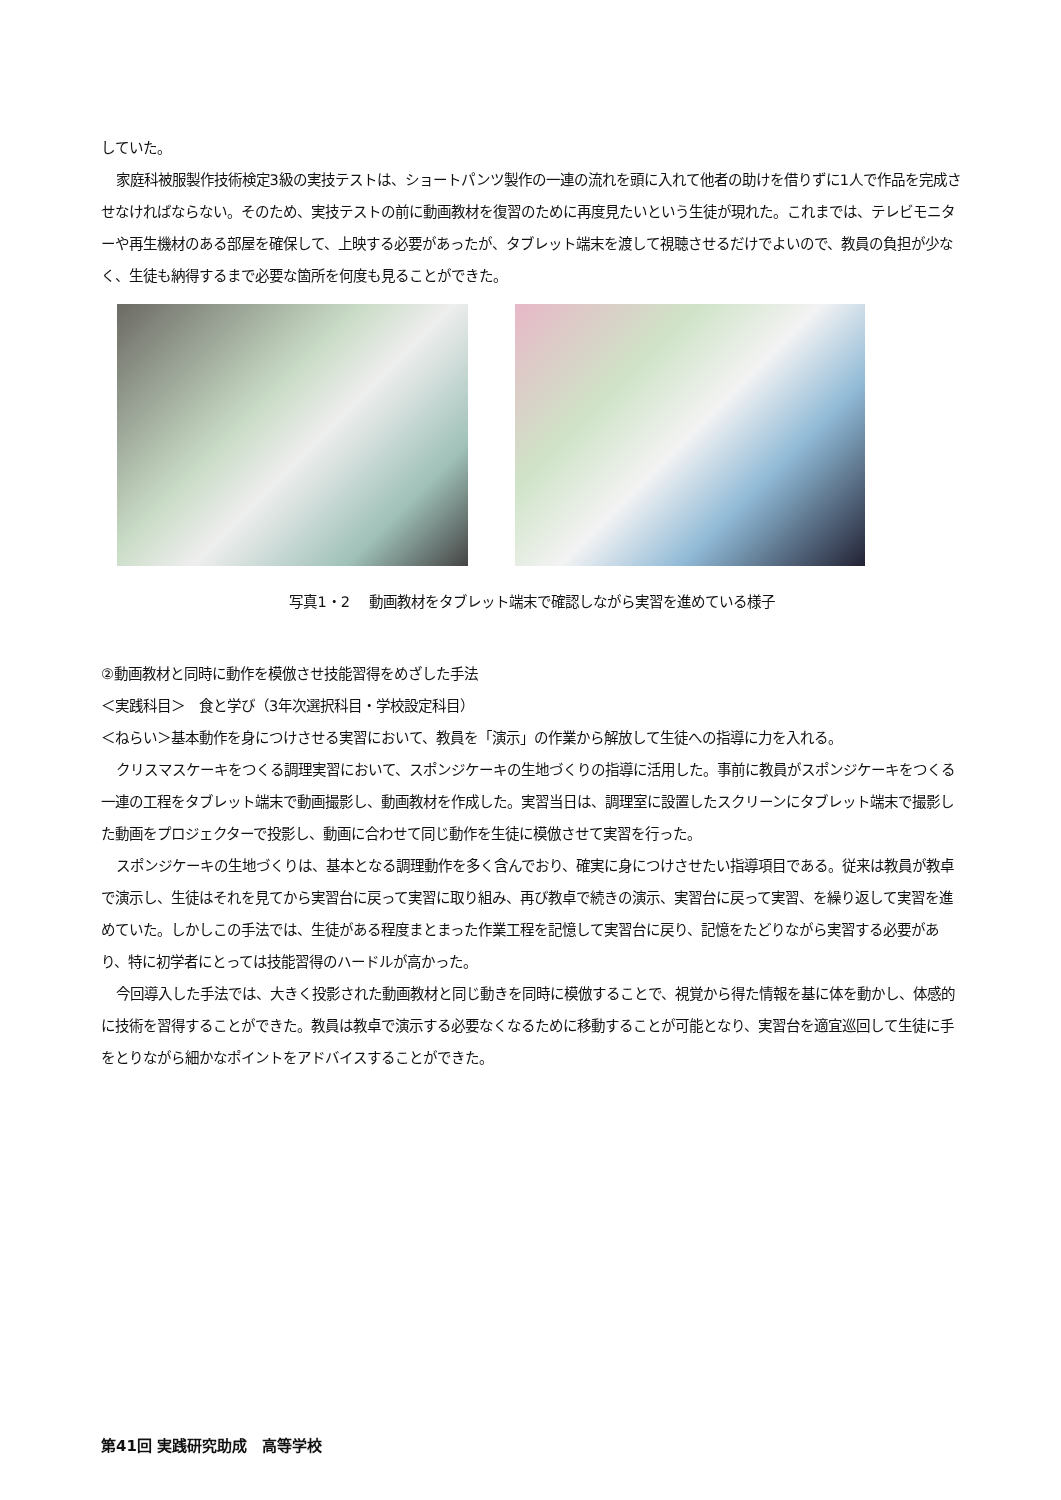していた。
家庭科被服製作技術検定3級の実技テストは、ショートパンツ製作の一連の流れを頭に入れて他者の助けを借りずに1人で作品を完成させなければならない。そのため、実技テストの前に動画教材を復習のために再度見たいという生徒が現れた。これまでは、テレビモニターや再生機材のある部屋を確保して、上映する必要があったが、タブレット端末を渡して視聴させるだけでよいので、教員の負担が少なく、生徒も納得するまで必要な箇所を何度も見ることができた。
写真1・2　 動画教材をタブレット端末で確認しながら実習を進めている様子
②動画教材と同時に動作を模倣させ技能習得をめざした手法
＜実践科目＞　食と学び（3年次選択科目・学校設定科目）
＜ねらい＞基本動作を身につけさせる実習において、教員を「演示」の作業から解放して生徒への指導に力を入れる。
クリスマスケーキをつくる調理実習において、スポンジケーキの生地づくりの指導に活用した。事前に教員がスポンジケーキをつくる一連の工程をタブレット端末で動画撮影し、動画教材を作成した。実習当日は、調理室に設置したスクリーンにタブレット端末で撮影した動画をプロジェクターで投影し、動画に合わせて同じ動作を生徒に模倣させて実習を行った。
スポンジケーキの生地づくりは、基本となる調理動作を多く含んでおり、確実に身につけさせたい指導項目である。従来は教員が教卓で演示し、生徒はそれを見てから実習台に戻って実習に取り組み、再び教卓で続きの演示、実習台に戻って実習、を繰り返して実習を進めていた。しかしこの手法では、生徒がある程度まとまった作業工程を記憶して実習台に戻り、記憶をたどりながら実習する必要があり、特に初学者にとっては技能習得のハードルが高かった。
今回導入した手法では、大きく投影された動画教材と同じ動きを同時に模倣することで、視覚から得た情報を基に体を動かし、体感的に技術を習得することができた。教員は教卓で演示する必要なくなるために移動することが可能となり、実習台を適宜巡回して生徒に手をとりながら細かなポイントをアドバイスすることができた。
第41回 実践研究助成　高等学校